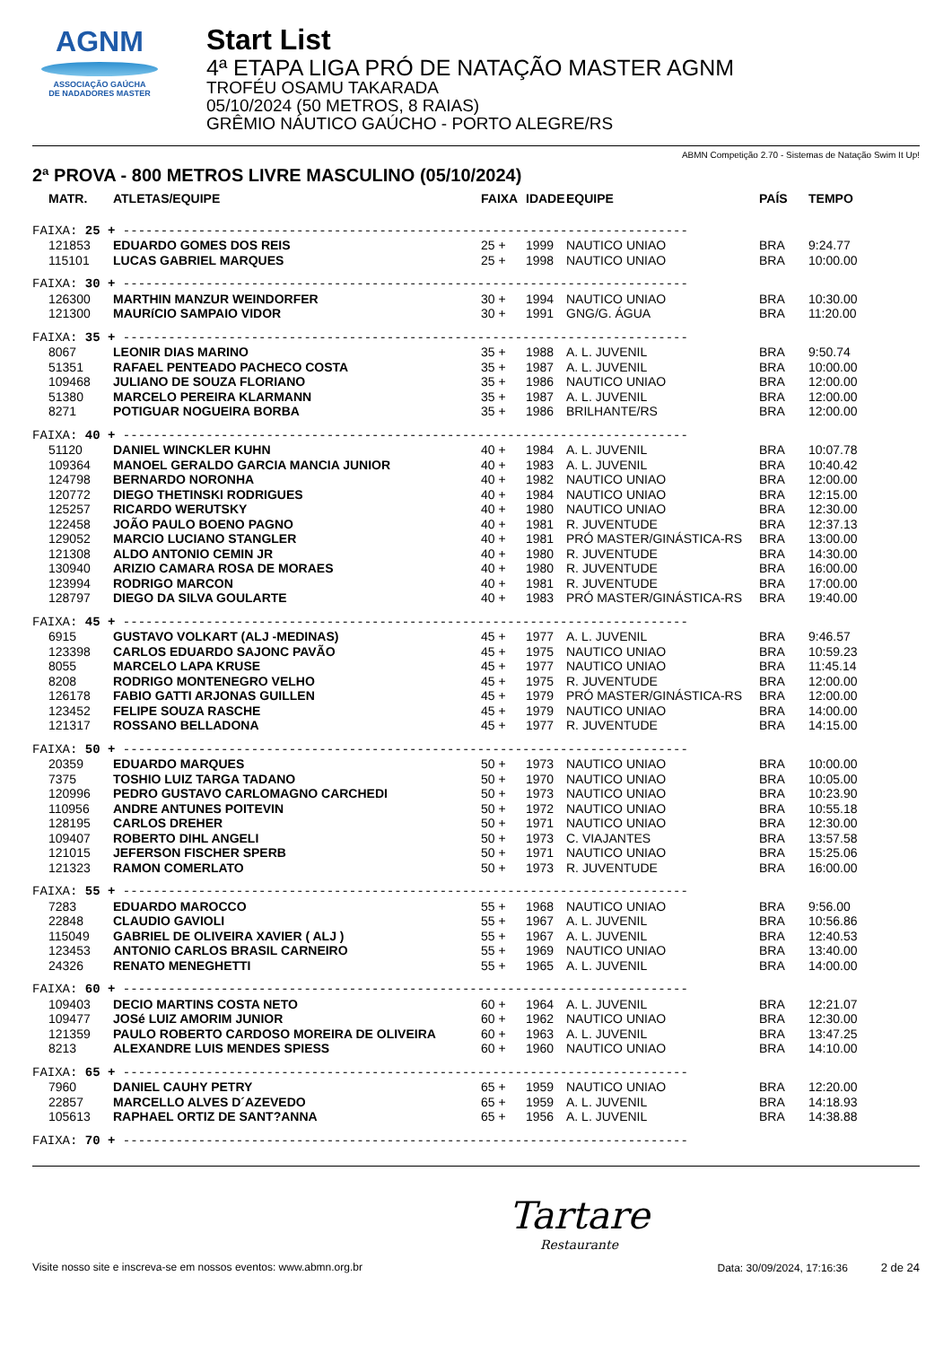AGNM
ASSOCIAÇÃO GAÚCHA
DE NADADORES MASTER
Start List
4ª ETAPA LIGA PRÓ DE NATAÇÃO MASTER AGNM
TROFÉU OSAMU TAKARADA
05/10/2024 (50 METROS, 8 RAIAS)
GRÊMIO NÁUTICO GAÚCHO - PORTO ALEGRE/RS
ABMN Competição 2.70 - Sistemas de Natação Swim It Up!
2ª PROVA - 800 METROS LIVRE MASCULINO (05/10/2024)
| MATR. | ATLETAS/EQUIPE | FAIXA | IDADE | EQUIPE | PAÍS | TEMPO |
| --- | --- | --- | --- | --- | --- | --- |
| FAIXA: 25 + --------------------------------------------------------------------------- | | | | | | |
| 121853 | EDUARDO GOMES DOS REIS | 25 + | 1999 | NAUTICO UNIAO | BRA | 9:24.77 |
| 115101 | LUCAS GABRIEL MARQUES | 25 + | 1998 | NAUTICO UNIAO | BRA | 10:00.00 |
| FAIXA: 30 + --------------------------------------------------------------------------- | | | | | | |
| 126300 | MARTHIN MANZUR WEINDORFER | 30 + | 1994 | NAUTICO UNIAO | BRA | 10:30.00 |
| 121300 | MAURíCIO SAMPAIO VIDOR | 30 + | 1991 | GNG/G. ÁGUA | BRA | 11:20.00 |
| FAIXA: 35 + --------------------------------------------------------------------------- | | | | | | |
| 8067 | LEONIR DIAS MARINO | 35 + | 1988 | A. L. JUVENIL | BRA | 9:50.74 |
| 51351 | RAFAEL PENTEADO PACHECO COSTA | 35 + | 1987 | A. L. JUVENIL | BRA | 10:00.00 |
| 109468 | JULIANO DE SOUZA FLORIANO | 35 + | 1986 | NAUTICO UNIAO | BRA | 12:00.00 |
| 51380 | MARCELO PEREIRA KLARMANN | 35 + | 1987 | A. L. JUVENIL | BRA | 12:00.00 |
| 8271 | POTIGUAR NOGUEIRA BORBA | 35 + | 1986 | BRILHANTE/RS | BRA | 12:00.00 |
| FAIXA: 40 + --------------------------------------------------------------------------- | | | | | | |
| 51120 | DANIEL WINCKLER KUHN | 40 + | 1984 | A. L. JUVENIL | BRA | 10:07.78 |
| 109364 | MANOEL GERALDO GARCIA MANCIA JUNIOR | 40 + | 1983 | A. L. JUVENIL | BRA | 10:40.42 |
| 124798 | BERNARDO NORONHA | 40 + | 1982 | NAUTICO UNIAO | BRA | 12:00.00 |
| 120772 | DIEGO THETINSKI RODRIGUES | 40 + | 1984 | NAUTICO UNIAO | BRA | 12:15.00 |
| 125257 | RICARDO WERUTSKY | 40 + | 1980 | NAUTICO UNIAO | BRA | 12:30.00 |
| 122458 | JOÃO PAULO BOENO PAGNO | 40 + | 1981 | R. JUVENTUDE | BRA | 12:37.13 |
| 129052 | MARCIO LUCIANO STANGLER | 40 + | 1981 | PRÓ MASTER/GINÁSTICA-RS | BRA | 13:00.00 |
| 121308 | ALDO ANTONIO CEMIN JR | 40 + | 1980 | R. JUVENTUDE | BRA | 14:30.00 |
| 130940 | ARIZIO CAMARA ROSA DE MORAES | 40 + | 1980 | R. JUVENTUDE | BRA | 16:00.00 |
| 123994 | RODRIGO MARCON | 40 + | 1981 | R. JUVENTUDE | BRA | 17:00.00 |
| 128797 | DIEGO DA SILVA GOULARTE | 40 + | 1983 | PRÓ MASTER/GINÁSTICA-RS | BRA | 19:40.00 |
| FAIXA: 45 + --------------------------------------------------------------------------- | | | | | | |
| 6915 | GUSTAVO VOLKART (ALJ -MEDINAS) | 45 + | 1977 | A. L. JUVENIL | BRA | 9:46.57 |
| 123398 | CARLOS EDUARDO SAJONC PAVÃO | 45 + | 1975 | NAUTICO UNIAO | BRA | 10:59.23 |
| 8055 | MARCELO LAPA KRUSE | 45 + | 1977 | NAUTICO UNIAO | BRA | 11:45.14 |
| 8208 | RODRIGO MONTENEGRO VELHO | 45 + | 1975 | R. JUVENTUDE | BRA | 12:00.00 |
| 126178 | FABIO GATTI ARJONAS GUILLEN | 45 + | 1979 | PRÓ MASTER/GINÁSTICA-RS | BRA | 12:00.00 |
| 123452 | FELIPE SOUZA RASCHE | 45 + | 1979 | NAUTICO UNIAO | BRA | 14:00.00 |
| 121317 | ROSSANO BELLADONA | 45 + | 1977 | R. JUVENTUDE | BRA | 14:15.00 |
| FAIXA: 50 + --------------------------------------------------------------------------- | | | | | | |
| 20359 | EDUARDO MARQUES | 50 + | 1973 | NAUTICO UNIAO | BRA | 10:00.00 |
| 7375 | TOSHIO LUIZ TARGA TADANO | 50 + | 1970 | NAUTICO UNIAO | BRA | 10:05.00 |
| 120996 | PEDRO GUSTAVO CARLOMAGNO CARCHEDI | 50 + | 1973 | NAUTICO UNIAO | BRA | 10:23.90 |
| 110956 | ANDRE ANTUNES POITEVIN | 50 + | 1972 | NAUTICO UNIAO | BRA | 10:55.18 |
| 128195 | CARLOS DREHER | 50 + | 1971 | NAUTICO UNIAO | BRA | 12:30.00 |
| 109407 | ROBERTO DIHL ANGELI | 50 + | 1973 | C. VIAJANTES | BRA | 13:57.58 |
| 121015 | JEFERSON FISCHER SPERB | 50 + | 1971 | NAUTICO UNIAO | BRA | 15:25.06 |
| 121323 | RAMON COMERLATO | 50 + | 1973 | R. JUVENTUDE | BRA | 16:00.00 |
| FAIXA: 55 + --------------------------------------------------------------------------- | | | | | | |
| 7283 | EDUARDO MAROCCO | 55 + | 1968 | NAUTICO UNIAO | BRA | 9:56.00 |
| 22848 | CLAUDIO GAVIOLI | 55 + | 1967 | A. L. JUVENIL | BRA | 10:56.86 |
| 115049 | GABRIEL DE OLIVEIRA XAVIER ( ALJ ) | 55 + | 1967 | A. L. JUVENIL | BRA | 12:40.53 |
| 123453 | ANTONIO CARLOS BRASIL CARNEIRO | 55 + | 1969 | NAUTICO UNIAO | BRA | 13:40.00 |
| 24326 | RENATO MENEGHETTI | 55 + | 1965 | A. L. JUVENIL | BRA | 14:00.00 |
| FAIXA: 60 + --------------------------------------------------------------------------- | | | | | | |
| 109403 | DECIO MARTINS COSTA NETO | 60 + | 1964 | A. L. JUVENIL | BRA | 12:21.07 |
| 109477 | JOSé LUIZ AMORIM JUNIOR | 60 + | 1962 | NAUTICO UNIAO | BRA | 12:30.00 |
| 121359 | PAULO ROBERTO CARDOSO MOREIRA DE OLIVEIRA | 60 + | 1963 | A. L. JUVENIL | BRA | 13:47.25 |
| 8213 | ALEXANDRE LUIS MENDES SPIESS | 60 + | 1960 | NAUTICO UNIAO | BRA | 14:10.00 |
| FAIXA: 65 + --------------------------------------------------------------------------- | | | | | | |
| 7960 | DANIEL CAUHY PETRY | 65 + | 1959 | NAUTICO UNIAO | BRA | 12:20.00 |
| 22857 | MARCELLO ALVES D´AZEVEDO | 65 + | 1959 | A. L. JUVENIL | BRA | 14:18.93 |
| 105613 | RAPHAEL ORTIZ DE SANT?ANNA | 65 + | 1956 | A. L. JUVENIL | BRA | 14:38.88 |
| FAIXA: 70 + --------------------------------------------------------------------------- | | | | | | |
Tartare
Restaurante
Visite nosso site e inscreva-se em nossos eventos: www.abmn.org.br Data: 30/09/2024, 17:16:36 2 de 24